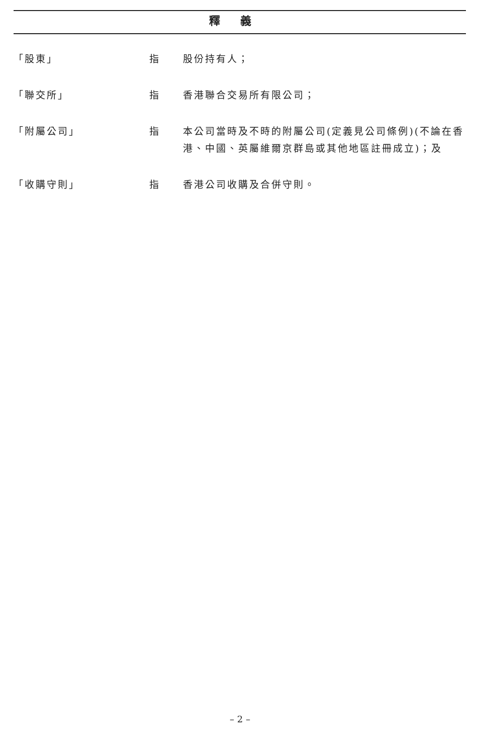釋義
「股東」 指 股份持有人；
「聯交所」 指 香港聯合交易所有限公司；
「附屬公司」 指 本公司當時及不時的附屬公司(定義見公司條例)(不論在香港、中國、英屬維爾京群島或其他地區註冊成立)；及
「收購守則」 指 香港公司收購及合併守則。
– 2 –